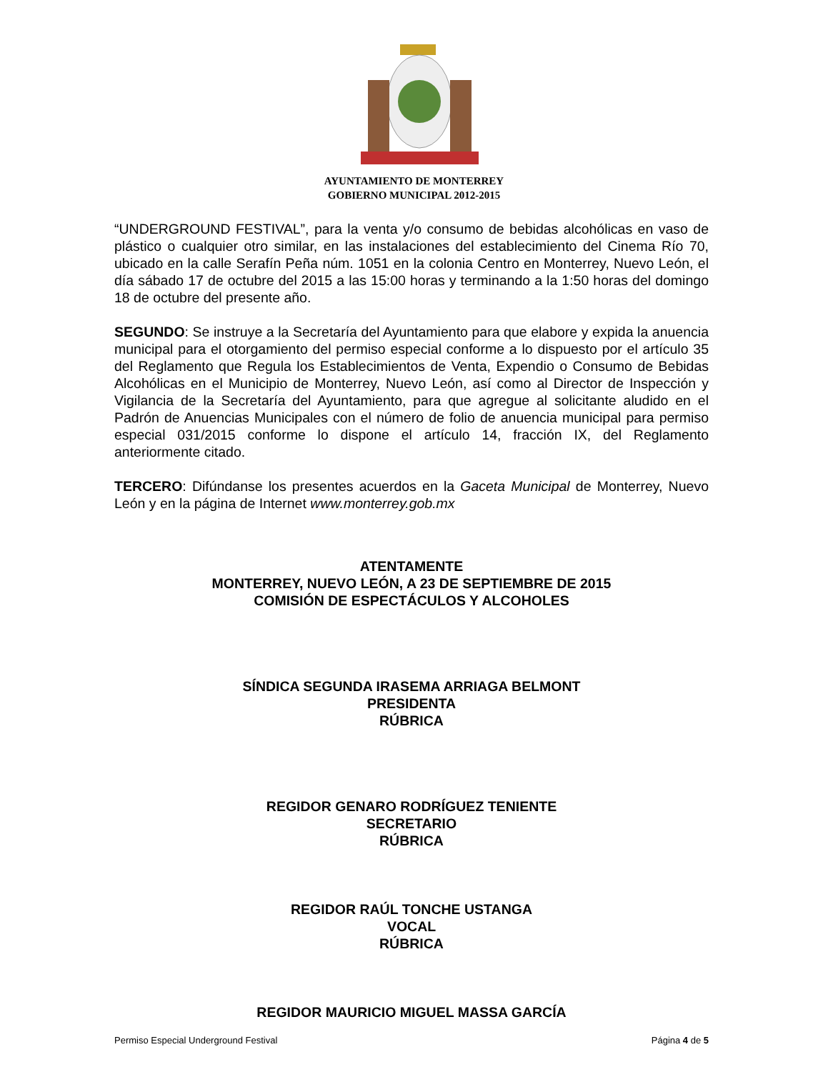AYUNTAMIENTO DE MONTERREY
GOBIERNO MUNICIPAL 2012-2015
“UNDERGROUND FESTIVAL”, para la venta y/o consumo de bebidas alcohólicas en vaso de plástico o cualquier otro similar, en las instalaciones del establecimiento del Cinema Río 70, ubicado en la calle Serafín Peña núm. 1051 en la colonia Centro en Monterrey, Nuevo León, el día sábado 17 de octubre del 2015 a las 15:00 horas y terminando a la 1:50 horas del domingo 18 de octubre del presente año.
SEGUNDO: Se instruye a la Secretaría del Ayuntamiento para que elabore y expida la anuencia municipal para el otorgamiento del permiso especial conforme a lo dispuesto por el artículo 35 del Reglamento que Regula los Establecimientos de Venta, Expendio o Consumo de Bebidas Alcohólicas en el Municipio de Monterrey, Nuevo León, así como al Director de Inspección y Vigilancia de la Secretaría del Ayuntamiento, para que agregue al solicitante aludido en el Padrón de Anuencias Municipales con el número de folio de anuencia municipal para permiso especial 031/2015 conforme lo dispone el artículo 14, fracción IX, del Reglamento anteriormente citado.
TERCERO: Difúndanse los presentes acuerdos en la Gaceta Municipal de Monterrey, Nuevo León y en la página de Internet www.monterrey.gob.mx
ATENTAMENTE
MONTERREY, NUEVO LEÓN, A 23 DE SEPTIEMBRE DE 2015
COMISIÓN DE ESPECTÁCULOS Y ALCOHOLES
SÍNDICA SEGUNDA IRASEMA ARRIAGA BELMONT
PRESIDENTA
RÚBRICA
REGIDOR GENARO RODRÍGUEZ TENIENTE
SECRETARIO
RÚBRICA
REGIDOR RAÚL TONCHE USTANGA
VOCAL
RÚBRICA
REGIDOR MAURICIO MIGUEL MASSA GARCÍA
Permiso Especial Underground Festival Página 4 de 5